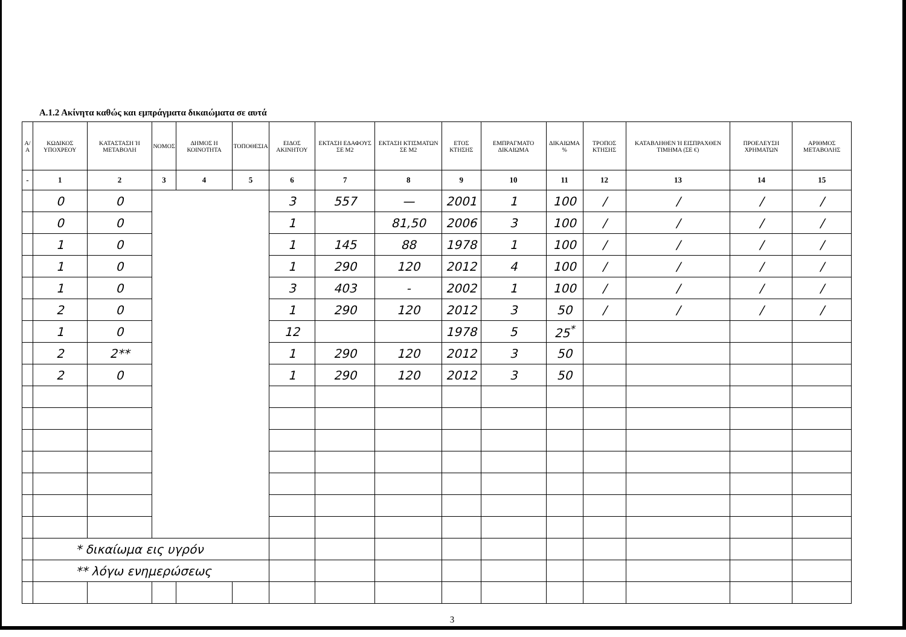Α.1.2 Ακίνητα καθώς και εμπράγματα δικαιώματα σε αυτά
| Α/Α | ΚΩΔΙΚΟΣ ΥΠΟΧΡΕΟΥ | ΚΑΤΑΣΤΑΣΗ Ή ΜΕΤΑΒΟΛΗ | ΝΟΜΟΣ | ΔΗΜΟΣ Η ΚΟΙΝΟΤΗΤΑ | ΤΟΠΟΘΕΣΙΑ | ΕΙΔΟΣ ΑΚΙΝΗΤΟΥ | ΕΚΤΑΣΗ ΕΔΑΦΟΥΣ ΣΕ Μ2 | ΕΚΤΑΣΗ ΚΤΙΣΜΑΤΩΝ ΣΕ Μ2 | ΕΤΟΣ ΚΤΗΣΗΣ | ΕΜΠΡΑΓΜΑΤΟ ΔΙΚΑΙΩΜΑ | ΔΙΚΑΙΩΜΑ % | ΤΡΟΠΟΣ ΚΤΗΣΗΣ | ΚΑΤΑΒΛΗΘΕΝ Ή ΕΙΣΠΡΑΧΘΕΝ ΤΙΜΗΜΑ (ΣΕ €) | ΠΡΟΕΛΕΥΣΗ ΧΡΗΜΑΤΩΝ | ΑΡΙΘΜΟΣ ΜΕΤΑΒΟΛΗΣ |
| --- | --- | --- | --- | --- | --- | --- | --- | --- | --- | --- | --- | --- | --- | --- | --- |
| - | 1 | 2 | 3 | 4 | 5 | 6 | 7 | 8 | 9 | 10 | 11 | 12 | 13 | 14 | 15 |
| | 0 | 0 | | | | 3 | 557 | — | 2001 | 1 | 100 | / | / | / | / |
| | 0 | 0 | | | | 1 | | 81,50 | 2006 | 3 | 100 | / | / | / | / |
| | 1 | 0 | | | | 1 | 145 | 88 | 1978 | 1 | 100 | / | / | / | / |
| | 1 | 0 | | | | 1 | 290 | 120 | 2012 | 4 | 100 | / | / | / | / |
| | 1 | 0 | | | | 3 | 403 | - | 2002 | 1 | 100 | / | / | / | / |
| | 2 | 0 | | | | 1 | 290 | 120 | 2012 | 3 | 50 | / | / | / | / |
| | 1 | 0 | | | | 12 | | | 1978 | 5 | 25<sup>*</sup> | | | | |
| | 2 | 2** | | | | 1 | 290 | 120 | 2012 | 3 | 50 | | | | |
| | 2 | 0 | | | | 1 | 290 | 120 | 2012 | 3 | 50 | | | | |
| | * δικαίωμα εις υγρόν | | | | | | | | | | | | | | |
| | ** λόγω ενημερώσεως | | | | | | | | | | | | | | |
3